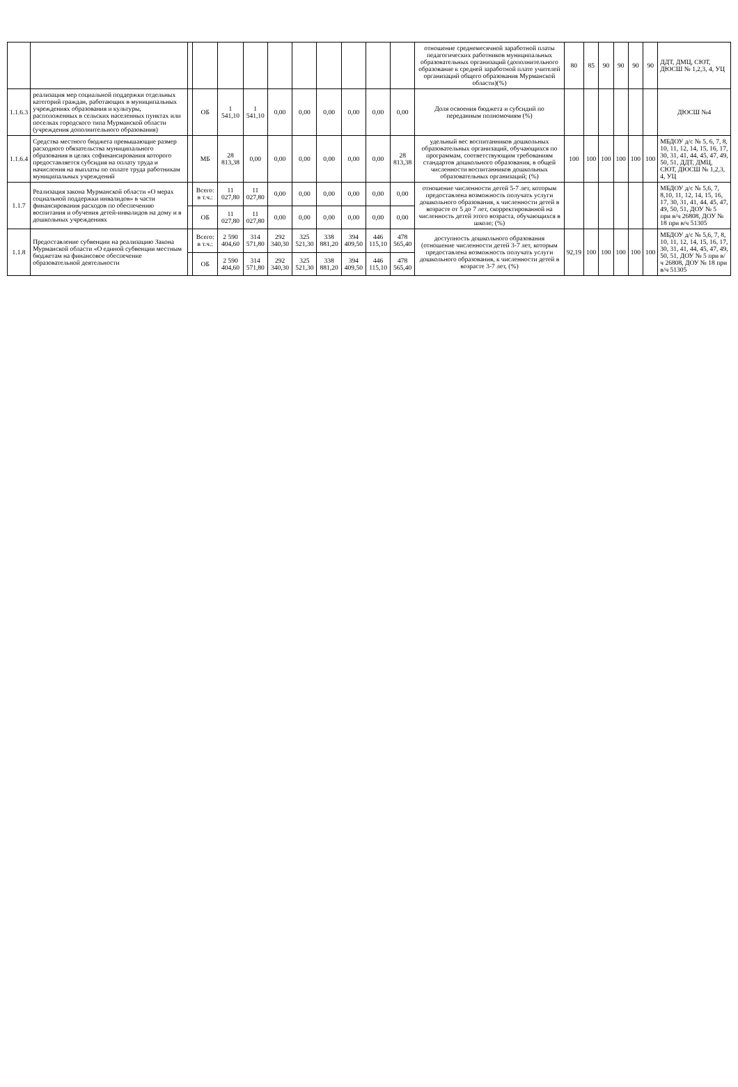| | | | | | | | | | | | | отношение среднемесячной заработной платы педагогических работников муниципальных образовательных организаций (дополнительного образование к средней заработной плате учителей организаций общего образования Мурманской области)(%) | 80 | 85 | 90 | 90 | 90 | 90 | ДДТ, ДМЦ, СЮТ, ДЮСШ № 1,2,3, 4, УЦ |
| 1.1.6.3 | реализация мер социальной поддержки отдельных категорий граждан, работающих в муниципальных учреждениях образования и культуры, расположенных в сельских населенных пунктах или поселках городского типа Мурманской области (учреждения дополнительного образования) | | ОБ | 1 541,10 | 1 541,10 | 0,00 | 0,00 | 0,00 | 0,00 | 0,00 | 0,00 | Доля освоения бюджета и субсидий по переданным полномочиям (%) | | | | | | | ДЮСШ №4 |
| 1.1.6.4 | Средства местного бюджета превышающие размер расходного обязательства муниципального образования в целях софинансирования которого предоставляется субсидия на оплату труда и начисления на выплаты по оплате труда работникам муниципальных учреждений | | МБ | 28 813,38 | 0,00 | 0,00 | 0,00 | 0,00 | 0,00 | 0,00 | 28 813,38 | удельный вес воспитанников дошкольных образовательных организаций, обучающихся по программам, соответствующим требованиям стандартов дошкольного образования, в общей численности воспитанников дошкольных образовательных организаций; (%) | 100 | 100 | 100 | 100 | 100 | 100 | МБДОУ д/с № 5, 6, 7, 8, 10, 11, 12, 14, 15, 16, 17, 30, 31, 41, 44, 45, 47, 49, 50, 51, ДДТ, ДМЦ, СЮТ, ДЮСШ № 1,2,3, 4, УЦ |
| 1.1.7 | Реализация закона Мурманской области «О мерах социальной поддержки инвалидов» в части финансирования расходов по обеспечению воспитания и обучения детей-инвалидов на дому и в дошкольных учреждениях | | Всего: в т.ч.: | 11 027,80 | 11 027,80 | 0,00 | 0,00 | 0,00 | 0,00 | 0,00 | 0,00 | отношение численности детей 5-7 лет, которым предоставлена возможность получать услуги дошкольного образования, к численности детей в возрасте от 5 до 7 лет, скорректированной на численность детей этого возраста, обучающихся в школе; (%) | | | | | | | МБДОУ д/с № 5,6, 7, 8,10, 11, 12, 14, 15, 16, 17, 30, 31, 41, 44, 45, 47, 49, 50, 51, ДОУ № 5 при в/ч 26808, ДОУ № 18 при в/ч 51305 |
| | | | ОБ | 11 027,80 | 11 027,80 | 0,00 | 0,00 | 0,00 | 0,00 | 0,00 | 0,00 | | | | | | | | |
| 1.1.8 | Предоставление субвенции на реализацию Закона Мурманской области «О единой субвенции местным бюджетам на финансовое обеспечение образовательной деятельности | | Всего: в т.ч.: | 2 590 404,60 | 314 571,80 | 292 340,30 | 325 521,30 | 338 881,20 | 394 409,50 | 446 115,10 | 478 565,40 | доступность дошкольного образования (отношение численности детей 3-7 лет, которым предоставлена возможность получать услуги дошкольного образования, к численности детей в возрасте 3-7 лет, (%) | 92,19 | 100 | 100 | 100 | 100 | 100 | МБДОУ д/с № 5,6, 7, 8, 10, 11, 12, 14, 15, 16, 17, 30, 31, 41, 44, 45, 47, 49, 50, 51, ДОУ № 5 при в/ч 26808, ДОУ № 18 при в/ч 51305 |
| | | | ОБ | 2 590 404,60 | 314 571,80 | 292 340,30 | 325 521,30 | 338 881,20 | 394 409,50 | 446 115,10 | 478 565,40 | | | | | | | | |